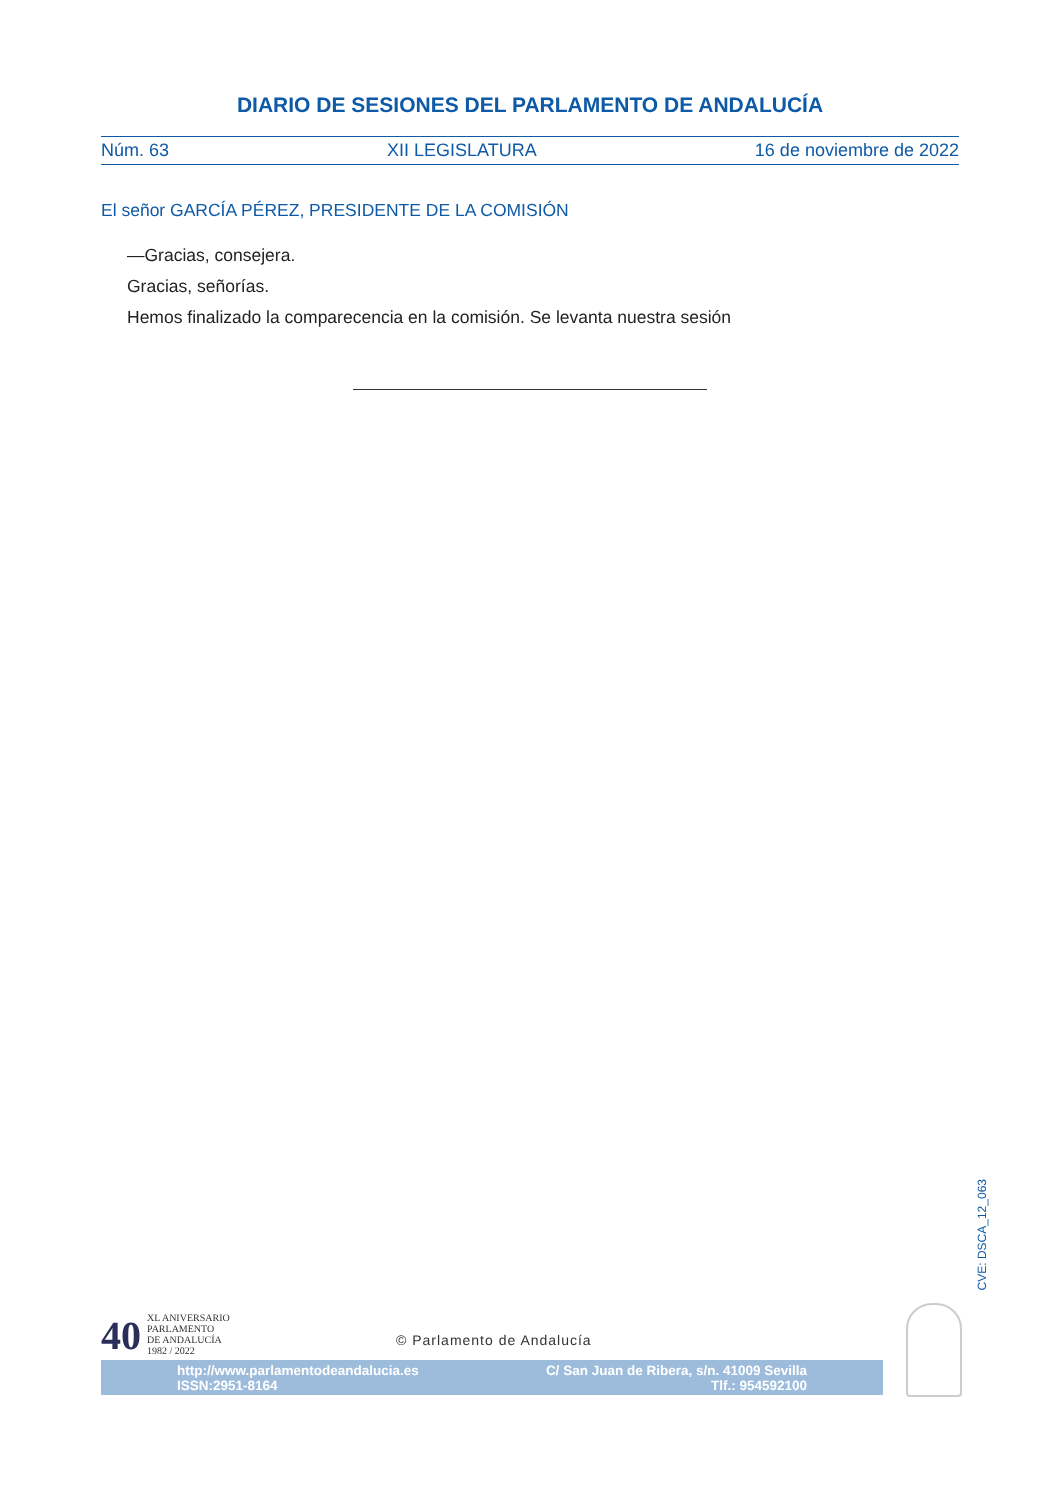DIARIO DE SESIONES DEL PARLAMENTO DE ANDALUCÍA
Núm. 63 XII LEGISLATURA 16 de noviembre de 2022
El señor GARCÍA PÉREZ, PRESIDENTE DE LA COMISIÓN
—Gracias, consejera.
Gracias, señorías.
Hemos finalizado la comparecencia en la comisión. Se levanta nuestra sesión
CVE: DSCA_12_063
40
XL ANIVERSARIO
PARLAMENTO
DE ANDALUCÍA
1982 / 2022
© Parlamento de Andalucía
http://www.parlamentodeandalucia.es
ISSN:2951-8164
C/ San Juan de Ribera, s/n. 41009 Sevilla
Tlf.: 954592100